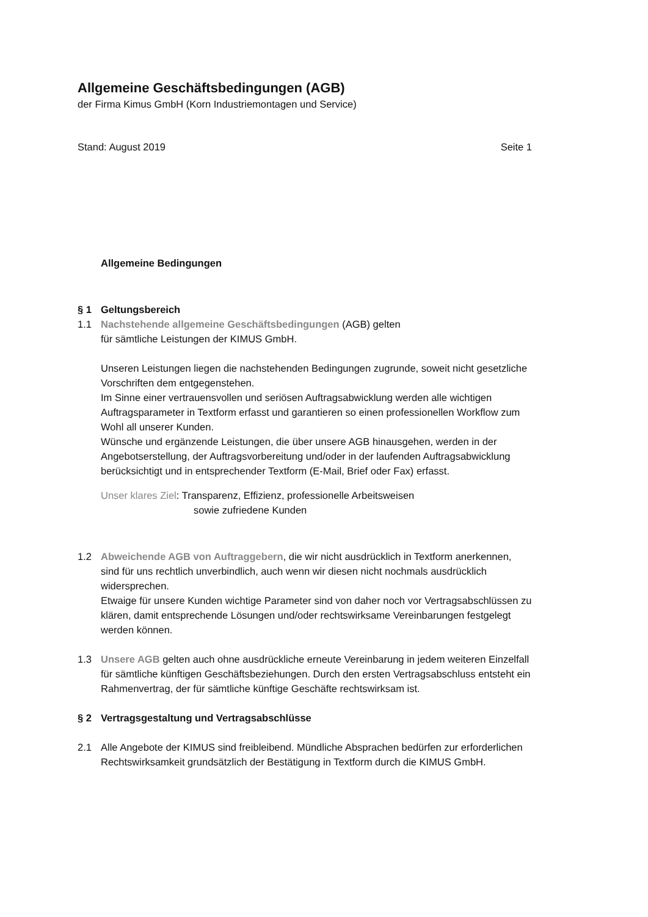Allgemeine Geschäftsbedingungen (AGB)
der Firma Kimus GmbH (Korn Industriemontagen und Service)
Stand: August 2019 Seite 1
Allgemeine Bedingungen
§ 1 Geltungsbereich
1.1 Nachstehende allgemeine Geschäftsbedingungen (AGB) gelten
für sämtliche Leistungen der KIMUS GmbH.
Unseren Leistungen liegen die nachstehenden Bedingungen zugrunde, soweit nicht gesetzliche Vorschriften dem entgegenstehen.
Im Sinne einer vertrauensvollen und seriösen Auftragsabwicklung werden alle wichtigen Auftragsparameter in Textform erfasst und garantieren so einen professionellen Workflow zum Wohl all unserer Kunden.
Wünsche und ergänzende Leistungen, die über unsere AGB hinausgehen, werden in der Angebotserstellung, der Auftragsvorbereitung und/oder in der laufenden Auftragsabwicklung berücksichtigt und in entsprechender Textform (E-Mail, Brief oder Fax) erfasst.
Unser klares Ziel: Transparenz, Effizienz, professionelle Arbeitsweisen
sowie zufriedene Kunden
1.2 Abweichende AGB von Auftraggebern, die wir nicht ausdrücklich in Textform anerkennen, sind für uns rechtlich unverbindlich, auch wenn wir diesen nicht nochmals ausdrücklich widersprechen.
Etwaige für unsere Kunden wichtige Parameter sind von daher noch vor Vertragsabschlüssen zu klären, damit entsprechende Lösungen und/oder rechtswirksame Vereinbarungen festgelegt werden können.
1.3 Unsere AGB gelten auch ohne ausdrückliche erneute Vereinbarung in jedem weiteren Einzelfall für sämtliche künftigen Geschäftsbeziehungen. Durch den ersten Vertragsabschluss entsteht ein Rahmenvertrag, der für sämtliche künftige Geschäfte rechtswirksam ist.
§ 2 Vertragsgestaltung und Vertragsabschlüsse
2.1 Alle Angebote der KIMUS sind freibleibend. Mündliche Absprachen bedürfen zur erforderlichen Rechtswirksamkeit grundsätzlich der Bestätigung in Textform durch die KIMUS GmbH.